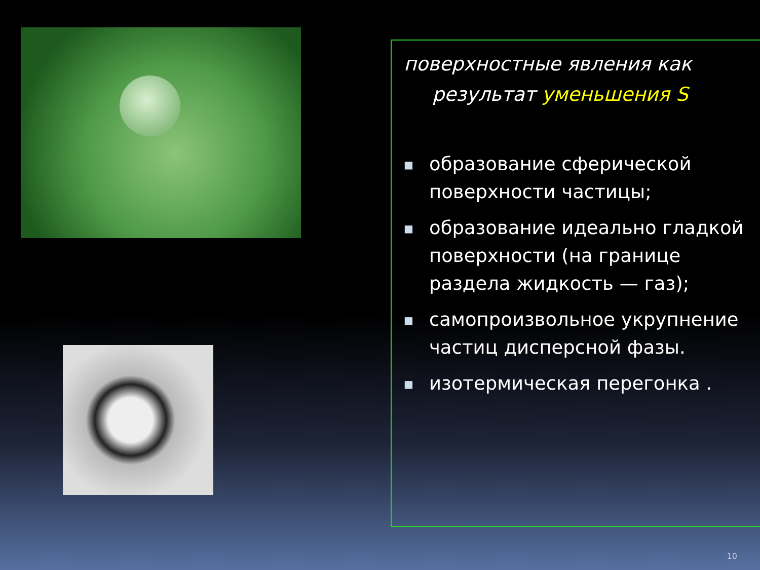поверхностные явления как
результат уменьшения S
■ образование сферической поверхности частицы;
■ образование идеально гладкой поверхности (на границе раздела жидкость — газ);
■ самопроизвольное укрупнение частиц дисперсной фазы.
■ изотермическая перегонка .
10